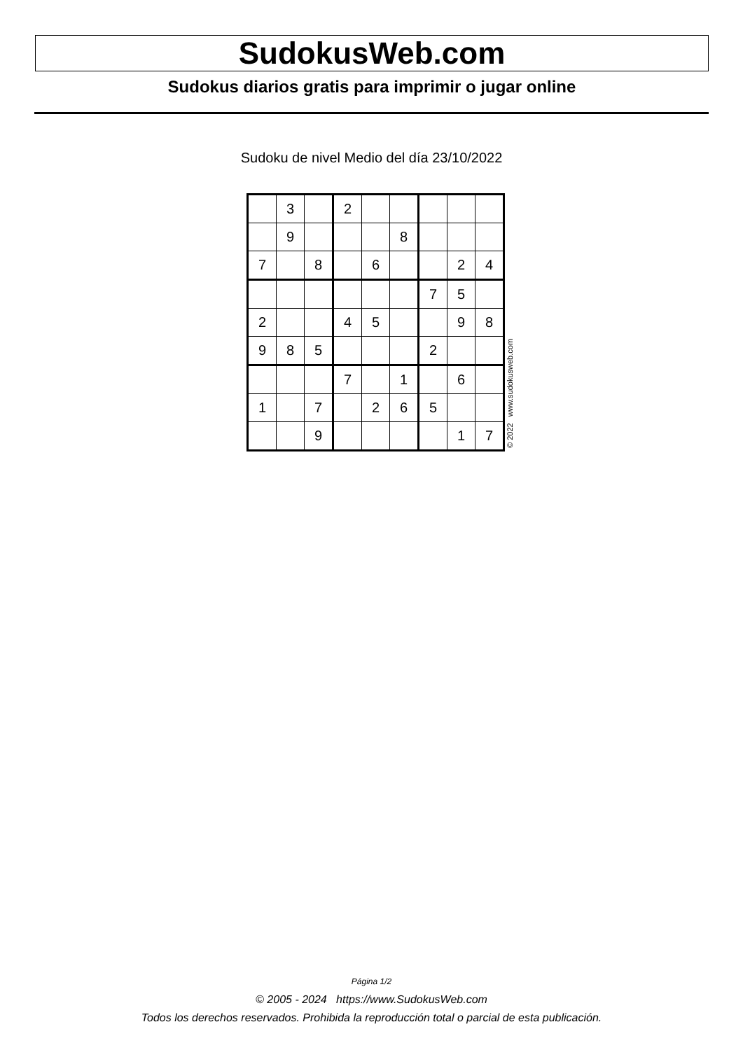SudokusWeb.com
Sudokus diarios gratis para imprimir o jugar online
Sudoku de nivel Medio del día 23/10/2022
| | 3 | | 2 | | | | | |
| | 9 | | | | 8 | | | |
| 7 | | 8 | | 6 | | | 2 | 4 |
| | | | | | | 7 | 5 | |
| 2 | | | 4 | 5 | | | 9 | 8 |
| 9 | 8 | 5 | | | | 2 | | |
| | | | 7 | | 1 | | 6 | |
| 1 | | 7 | | 2 | 6 | 5 | | |
| | | 9 | | | | | 1 | 7 |
© 2022 www.sudokusweb.com
Página 1/2
© 2005 - 2024 https://www.SudokusWeb.com
Todos los derechos reservados. Prohibida la reproducción total o parcial de esta publicación.